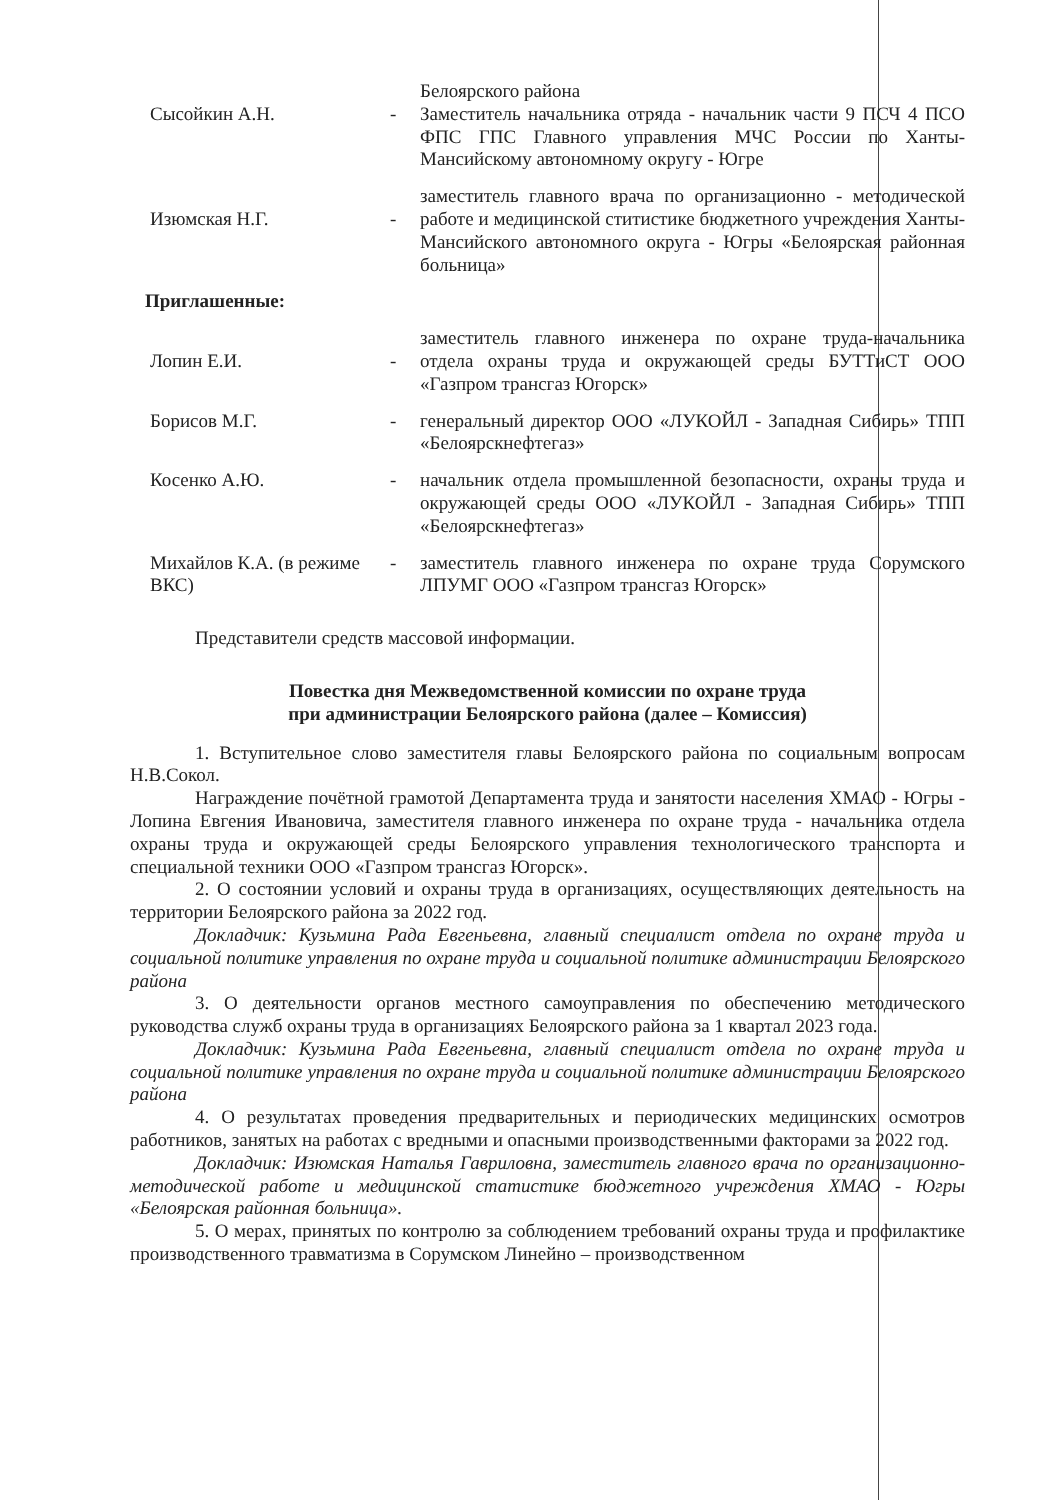Сысойкин А.Н.
- Белоярского района
Заместитель начальника отряда - начальник части 9 ПСЧ 4 ПСО ФПС ГПС Главного управления МЧС России по Ханты-Мансийскому автономному округу - Югре
Изюмская Н.Г.
- заместитель главного врача по организационно - методической работе и медицинской ститистике бюджетного учреждения Ханты-Мансийского автономного округа - Югры «Белоярская районная больница»
Приглашенные:
Лопин Е.И.
- заместитель главного инженера по охране труда-начальника отдела охраны труда и окружающей среды БУТТиСТ ООО «Газпром трансгаз Югорск»
Борисов М.Г. - генеральный директор ООО «ЛУКОЙЛ - Западная Сибирь» ТПП «Белоярскнефтегаз»
Косенко А.Ю. - начальник отдела промышленной безопасности, охраны труда и окружающей среды ООО «ЛУКОЙЛ - Западная Сибирь» ТПП «Белоярскнефтегаз»
Михайлов К.А. (в режиме ВКС)
- заместитель главного инженера по охране труда Сорумского ЛПУМГ ООО «Газпром трансгаз Югорск»
Представители средств массовой информации.
Повестка дня Межведомственной комиссии по охране труда
при администрации Белоярского района (далее – Комиссия)
1. Вступительное слово заместителя главы Белоярского района по социальным вопросам Н.В.Сокол.
Награждение почётной грамотой Департамента труда и занятости населения ХМАО - Югры - Лопина Евгения Ивановича, заместителя главного инженера по охране труда - начальника отдела охраны труда и окружающей среды Белоярского управления технологического транспорта и специальной техники ООО «Газпром трансгаз Югорск».
2. О состоянии условий и охраны труда в организациях, осуществляющих деятельность на территории Белоярского района за 2022 год.
Докладчик: Кузьмина Рада Евгеньевна, главный специалист отдела по охране труда и социальной политике управления по охране труда и социальной политике администрации Белоярского района
3. О деятельности органов местного самоуправления по обеспечению методического руководства служб охраны труда в организациях Белоярского района за 1 квартал 2023 года.
Докладчик: Кузьмина Рада Евгеньевна, главный специалист отдела по охране труда и социальной политике управления по охране труда и социальной политике администрации Белоярского района
4. О результатах проведения предварительных и периодических медицинских осмотров работников, занятых на работах с вредными и опасными производственными факторами за 2022 год.
Докладчик: Изюмская Наталья Гавриловна, заместитель главного врача по организационно-методической работе и медицинской статистике бюджетного учреждения ХМАО - Югры «Белоярская районная больница».
5. О мерах, принятых по контролю за соблюдением требований охраны труда и профилактике производственного травматизма в Сорумском Линейно – производственном